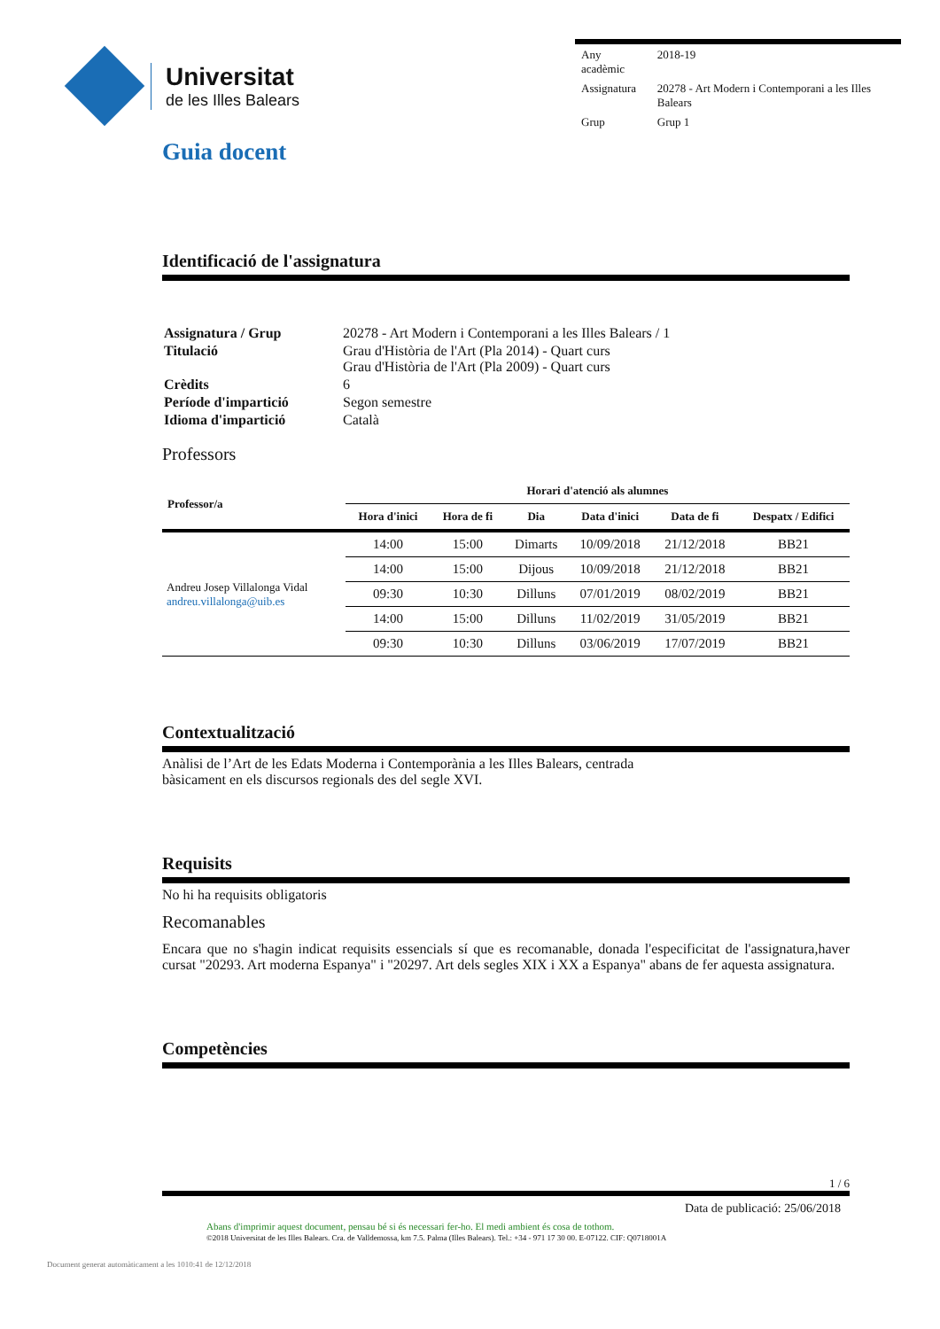Universitat
de les Illes Balears
| Any acadèmic | 2018-19 |
| Assignatura | 20278 - Art Modern i Contemporani a les Illes Balears |
| Grup | Grup 1 |
Guia docent
Identificació de l'assignatura
| Assignatura / Grup | 20278 - Art Modern i Contemporani a les Illes Balears / 1 |
| Titulació | Grau d'Història de l'Art (Pla 2014) - Quart curs Grau d'Història de l'Art (Pla 2009) - Quart curs |
| Crèdits | 6 |
| Període d'impartició | Segon semestre |
| Idioma d'impartició | Català |
Professors
| Professor/a | Horari d'atenció als alumnes | | | | | |
| --- | --- | --- | --- | --- | --- | --- |
| | Hora d'inici | Hora de fi | Dia | Data d'inici | Data de fi | Despatx / Edifici |
| Andreu Josep Villalonga Vidal andreu.villalonga@uib.es | 14:00 | 15:00 | Dimarts | 10/09/2018 | 21/12/2018 | BB21 |
| | 14:00 | 15:00 | Dijous | 10/09/2018 | 21/12/2018 | BB21 |
| | 09:30 | 10:30 | Dilluns | 07/01/2019 | 08/02/2019 | BB21 |
| | 14:00 | 15:00 | Dilluns | 11/02/2019 | 31/05/2019 | BB21 |
| | 09:30 | 10:30 | Dilluns | 03/06/2019 | 17/07/2019 | BB21 |
Contextualització
Anàlisi de l’Art de les Edats Moderna i Contemporània a les Illes Balears, centrada
bàsicament en els discursos regionals des del segle XVI.
Requisits
No hi ha requisits obligatoris
Recomanables
Encara que no s'hagin indicat requisits essencials sí que es recomanable, donada l'especificitat de l'assignatura,haver cursat "20293. Art moderna Espanya" i "20297. Art dels segles XIX i XX a Espanya" abans de fer aquesta assignatura.
Competències
1 / 6
Data de publicació: 25/06/2018
Abans d'imprimir aquest document, pensau bé si és necessari fer-ho. El medi ambient és cosa de tothom.
©2018 Universitat de les Illes Balears. Cra. de Valldemossa, km 7.5. Palma (Illes Balears). Tel.: +34 - 971 17 30 00. E-07122. CIF: Q0718001A
Document generat automàticament a les 1010:41 de 12/12/2018